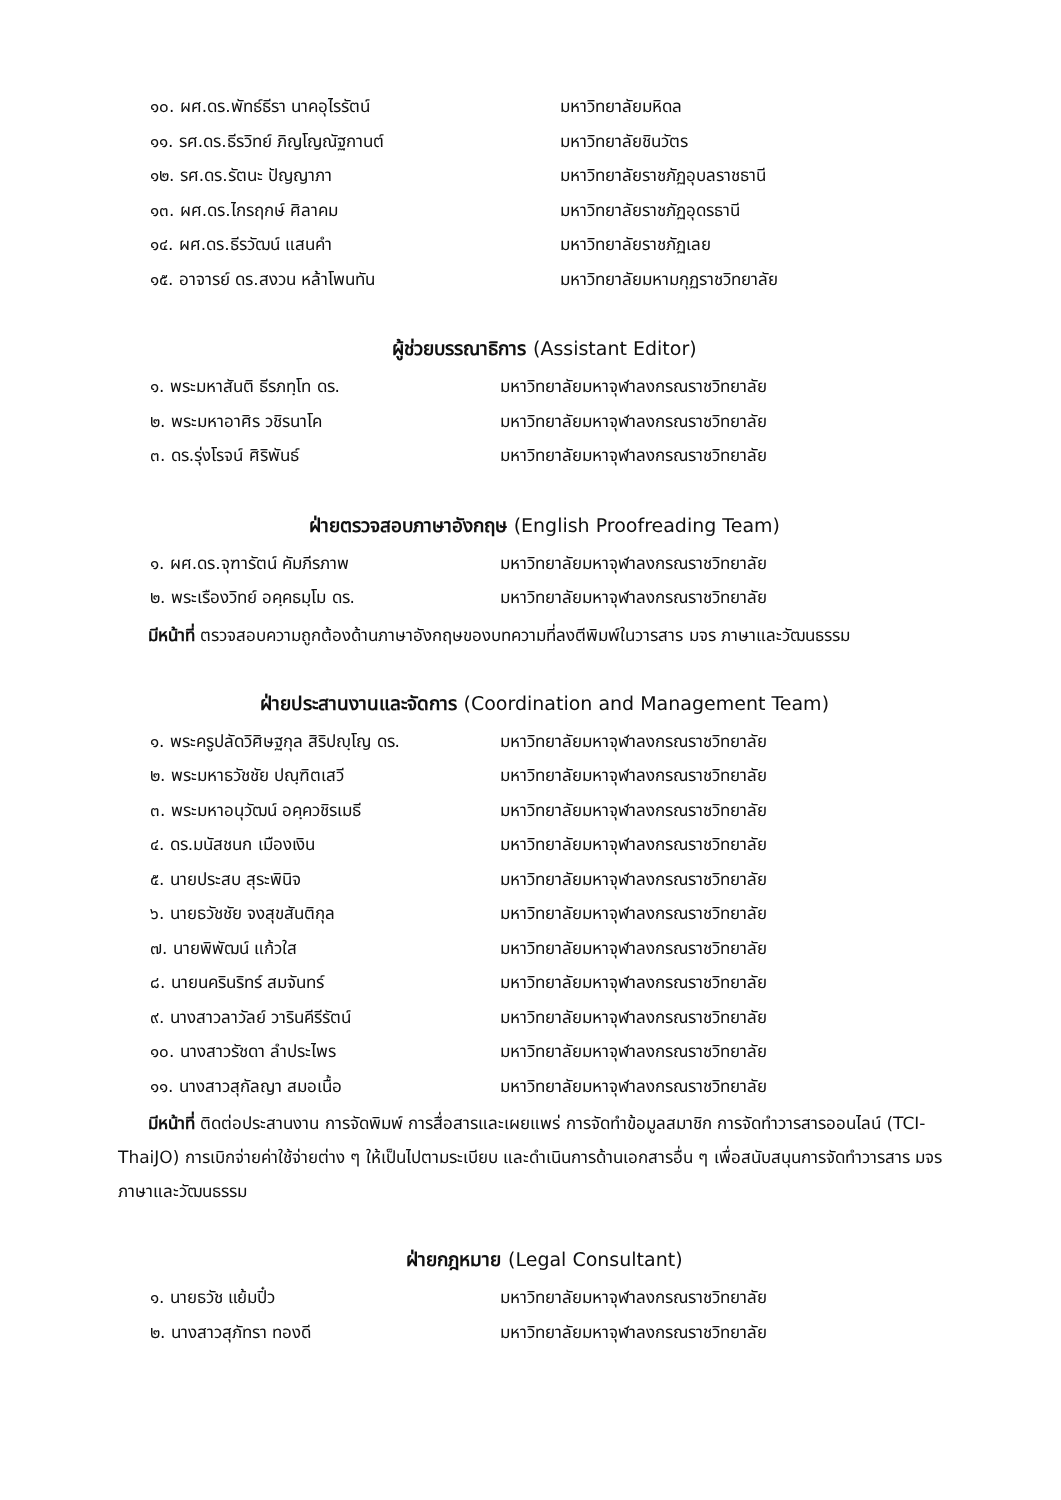๑๐. ผศ.ดร.พัทธ์ธีรา นาคอุไรรัตน์ มหาวิทยาลัยมหิดล
๑๑. รศ.ดร.ธีรวิทย์ ภิญโญณัฐกานต์ มหาวิทยาลัยชินวัตร
๑๒. รศ.ดร.รัตนะ ปัญญาภา มหาวิทยาลัยราชภัฏอุบลราชธานี
๑๓. ผศ.ดร.ไกรฤกษ์ ศิลาคม มหาวิทยาลัยราชภัฏอุดรธานี
๑๔. ผศ.ดร.ธีรวัฒน์ แสนคำ มหาวิทยาลัยราชภัฏเลย
๑๕. อาจารย์ ดร.สงวน หล้าโพนทัน มหาวิทยาลัยมหามกุฏราชวิทยาลัย
ผู้ช่วยบรรณาธิการ (Assistant Editor)
๑. พระมหาสันติ ธีรภทฺโท ดร.
มหาวิทยาลัยมหาจุฬาลงกรณราชวิทยาลัย
๒. พระมหาอาศิร วชิรนาโค
มหาวิทยาลัยมหาจุฬาลงกรณราชวิทยาลัย
๓. ดร.รุ่งโรจน์ ศิริพันธ์
มหาวิทยาลัยมหาจุฬาลงกรณราชวิทยาลัย
ฝ่ายตรวจสอบภาษาอังกฤษ (English Proofreading Team)
๑. ผศ.ดร.จุฑารัตน์ คัมภีรภาพ
มหาวิทยาลัยมหาจุฬาลงกรณราชวิทยาลัย
๒. พระเรืองวิทย์ อคฺคธมฺโม ดร.
มหาวิทยาลัยมหาจุฬาลงกรณราชวิทยาลัย
มีหน้าที่ ตรวจสอบความถูกต้องด้านภาษาอังกฤษของบทความที่ลงตีพิมพ์ในวารสาร มจร ภาษาและวัฒนธรรม
ฝ่ายประสานงานและจัดการ (Coordination and Management Team)
๑. พระครูปลัดวิศิษฐกุล สิริปญฺโญ ดร.
มหาวิทยาลัยมหาจุฬาลงกรณราชวิทยาลัย
๒. พระมหาธวัชชัย ปณฺฑิตเสวี
มหาวิทยาลัยมหาจุฬาลงกรณราชวิทยาลัย
๓. พระมหาอนุวัฒน์ อคฺควชิรเมธี
มหาวิทยาลัยมหาจุฬาลงกรณราชวิทยาลัย
๔. ดร.มนัสชนก เมืองเงิน
มหาวิทยาลัยมหาจุฬาลงกรณราชวิทยาลัย
๕. นายประสบ สุระพินิจ
มหาวิทยาลัยมหาจุฬาลงกรณราชวิทยาลัย
๖. นายธวัชชัย จงสุขสันติกุล
มหาวิทยาลัยมหาจุฬาลงกรณราชวิทยาลัย
๗. นายพิพัฒน์ แก้วใส
มหาวิทยาลัยมหาจุฬาลงกรณราชวิทยาลัย
๘. นายนครินริทร์ สมจันทร์
มหาวิทยาลัยมหาจุฬาลงกรณราชวิทยาลัย
๙. นางสาวลาวัลย์ วารินคีรีรัตน์
มหาวิทยาลัยมหาจุฬาลงกรณราชวิทยาลัย
๑๐. นางสาวรัชดา ลำประไพร
มหาวิทยาลัยมหาจุฬาลงกรณราชวิทยาลัย
๑๑. นางสาวสุกัลญา สมอเนื้อ
มหาวิทยาลัยมหาจุฬาลงกรณราชวิทยาลัย
มีหน้าที่ ติดต่อประสานงาน การจัดพิมพ์ การสื่อสารและเผยแพร่ การจัดทำข้อมูลสมาชิก การจัดทำวารสารออนไลน์ (TCI-ThaiJO) การเบิกจ่ายค่าใช้จ่ายต่าง ๆ ให้เป็นไปตามระเบียบ และดำเนินการด้านเอกสารอื่น ๆ เพื่อสนับสนุนการจัดทำวารสาร มจร ภาษาและวัฒนธรรม
ฝ่ายกฎหมาย (Legal Consultant)
๑. นายธวัช แย้มปิ๋ว
มหาวิทยาลัยมหาจุฬาลงกรณราชวิทยาลัย
๒. นางสาวสุภัทรา ทองดี
มหาวิทยาลัยมหาจุฬาลงกรณราชวิทยาลัย